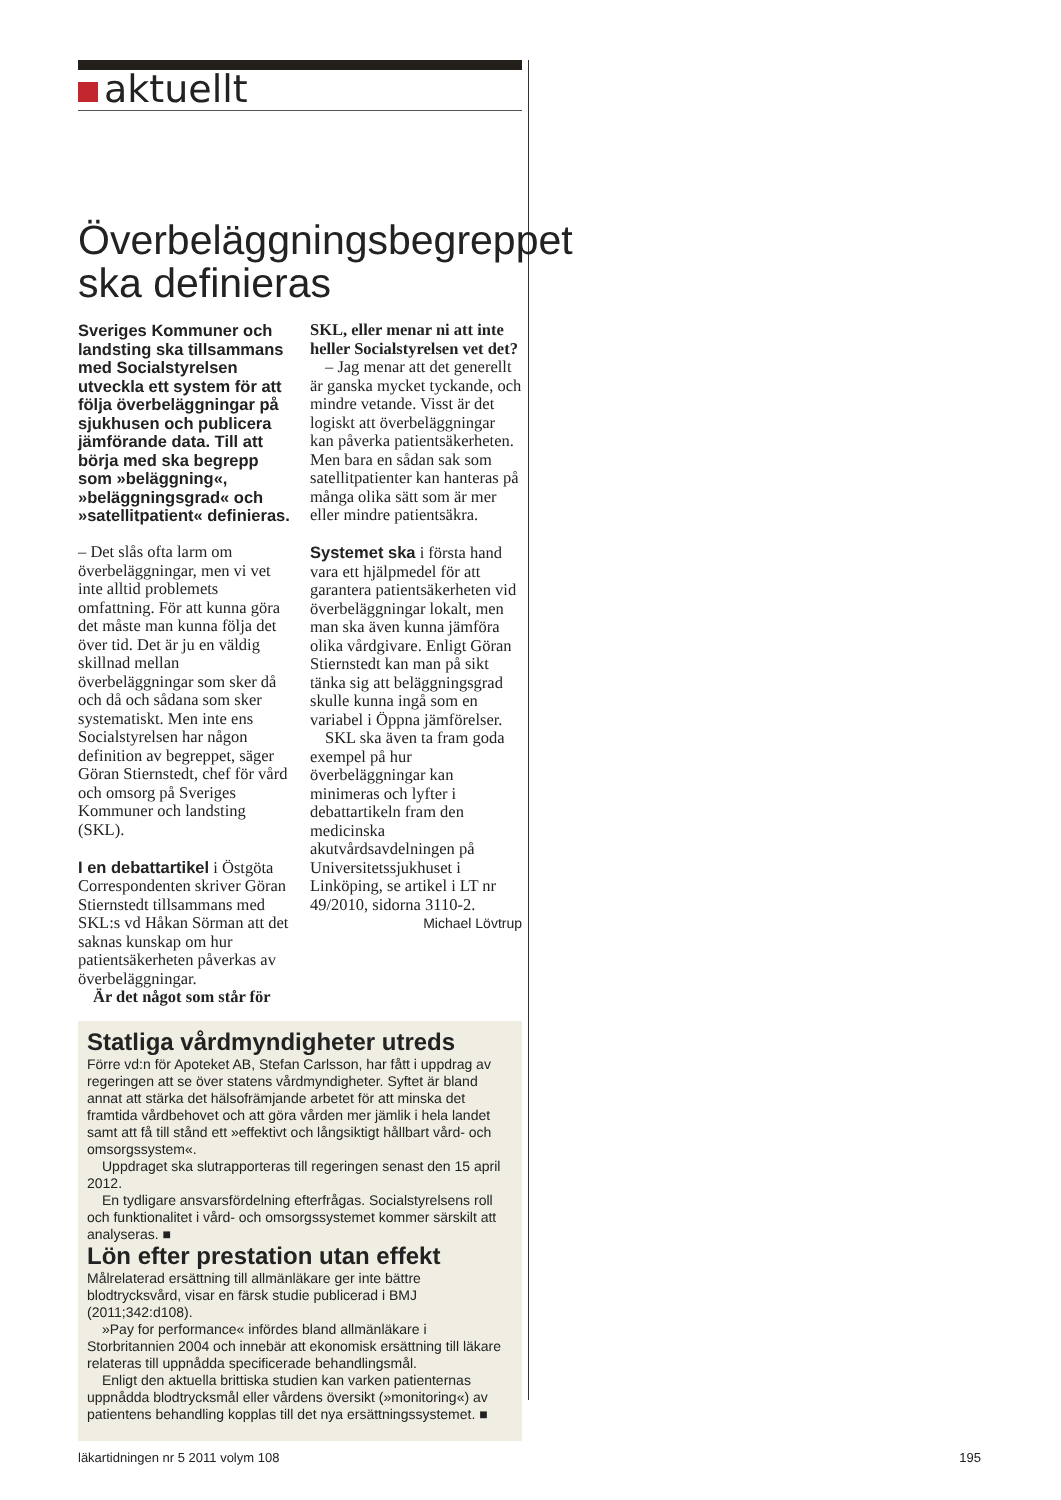aktuellt
Överbeläggningsbegreppet ska definieras
Sveriges Kommuner och landsting ska tillsammans med Socialstyrelsen utveckla ett system för att följa över­beläggningar på sjukhusen och publicera jämförande data. Till att börja med ska begrepp som »beläggning«, »beläggningsgrad« och »satellitpatient« definieras.
– Det slås ofta larm om överbeläggningar, men vi vet inte alltid problemets omfattning. För att kunna göra det måste man kunna följa det över tid. Det är ju en väldig skillnad mellan överbeläggningar som sker då och då och sådana som sker systematiskt. Men inte ens Socialstyrelsen har någon definition av begreppet, säger Göran Stiernstedt, chef för vård och omsorg på Sveriges Kommuner och landsting (SKL).
I en debattartikel i Östgöta Correspondenten skriver Göran Stiernstedt tillsammans med SKL:s vd Håkan Sörman att det saknas kunskap om hur patientsäkerheten påverkas av överbeläggningar.
Är det något som står för
SKL, eller menar ni att inte heller Socialstyrelsen vet det?
– Jag menar att det generellt är ganska mycket tyckande, och mindre vetande. Visst är det logiskt att överbeläggningar kan påverka patientsäkerheten. Men bara en sådan sak som satellitpatienter kan hanteras på många olika sätt som är mer eller mindre patientsäkra.
Systemet ska i första hand vara ett hjälpmedel för att garantera patientsäkerheten vid överbeläggningar lokalt, men man ska även kunna jämföra olika vårdgivare. Enligt Göran Stiernstedt kan man på sikt tänka sig att beläggningsgrad skulle kunna ingå som en variabel i Öppna jämförelser.
SKL ska även ta fram goda exempel på hur överbeläggningar kan minimeras och lyfter i debattartikeln fram den medicinska akutvårdsavdelningen på Universitetssjukhuset i Linköping, se artikel i LT nr 49/2010, sidorna 3110-2.
Michael Lövtrup
Statliga vårdmyndigheter utreds
Förre vd:n för Apoteket AB, Stefan Carlsson, har fått i uppdrag av regeringen att se över statens vårdmyndigheter. Syftet är bland annat att stärka det hälsofrämjande arbetet för att minska det framtida vårdbehovet och att göra vården mer jämlik i hela landet samt att få till stånd ett »effektivt och långsiktigt hållbart vård- och omsorgssystem«.
Uppdraget ska slutrapporteras till regeringen senast den 15 april 2012.
En tydligare ansvarsfördelning efterfrågas. Socialstyrelsens roll och funktionalitet i vård- och omsorgssystemet kommer särskilt att analyseras. ■
Lön efter prestation utan effekt
Målrelaterad ersättning till allmänläkare ger inte bättre blodtrycksvård, visar en färsk studie publicerad i BMJ (2011;342:d108).
»Pay for performance« infördes bland allmänläkare i Storbritannien 2004 och innebär att ekonomisk ersättning till läkare relateras till uppnådda specificerade behandlingsmål.
Enligt den aktuella brittiska studien kan varken patienternas uppnådda blodtrycksmål eller vårdens översikt (»monitoring«) av patientens behandling kopplas till det nya ersättningssystemet. ■
läkartidningen nr 5 2011 volym 108 195